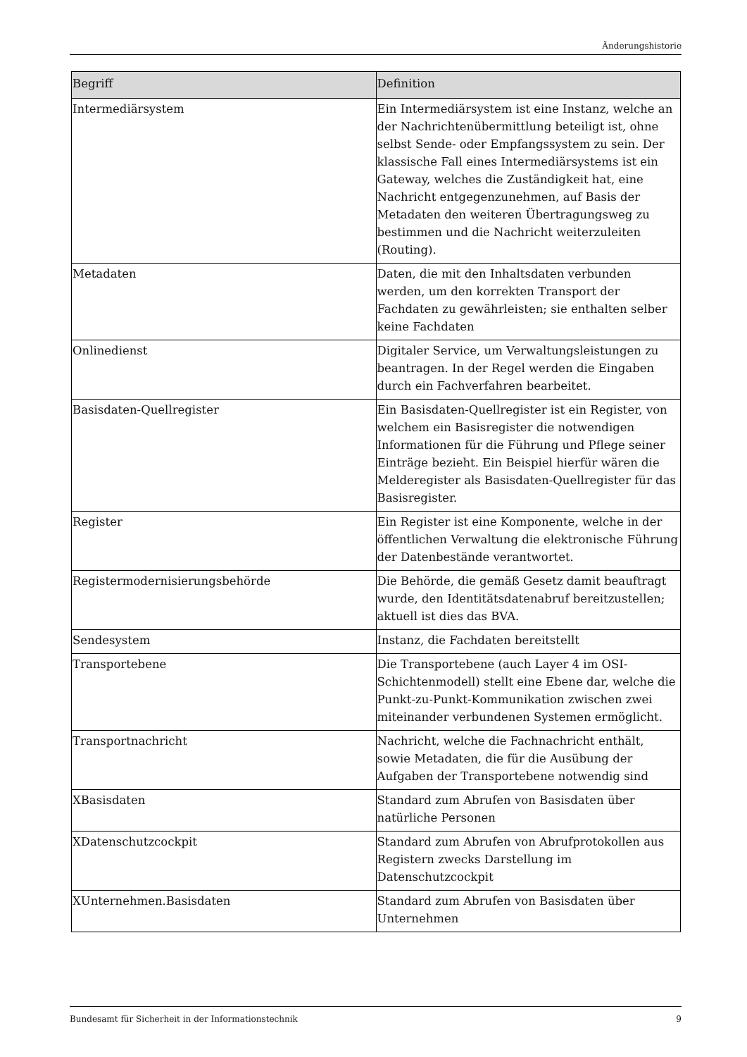Änderungshistorie
| Begriff | Definition |
| --- | --- |
| Intermediärsystem | Ein Intermediärsystem ist eine Instanz, welche an der Nachrichtenübermittlung beteiligt ist, ohne selbst Sende- oder Empfangssystem zu sein. Der klassische Fall eines Intermediärsystems ist ein Gateway, welches die Zuständigkeit hat, eine Nachricht entgegenzunehmen, auf Basis der Metadaten den weiteren Übertragungsweg zu bestimmen und die Nachricht weiterzuleiten (Routing). |
| Metadaten | Daten, die mit den Inhaltsdaten verbunden werden, um den korrekten Transport der Fachdaten zu gewährleisten; sie enthalten selber keine Fachdaten |
| Onlinedienst | Digitaler Service, um Verwaltungsleistungen zu beantragen. In der Regel werden die Eingaben durch ein Fachverfahren bearbeitet. |
| Basisdaten-Quellregister | Ein Basisdaten-Quellregister ist ein Register, von welchem ein Basisregister die notwendigen Informationen für die Führung und Pflege seiner Einträge bezieht. Ein Beispiel hierfür wären die Melderegister als Basisdaten-Quellregister für das Basisregister. |
| Register | Ein Register ist eine Komponente, welche in der öffentlichen Verwaltung die elektronische Führung der Datenbestände verantwortet. |
| Registermodernisierungsbehörde | Die Behörde, die gemäß Gesetz damit beauftragt wurde, den Identitätsdatenabruf bereitzustellen; aktuell ist dies das BVA. |
| Sendesystem | Instanz, die Fachdaten bereitstellt |
| Transportebene | Die Transportebene (auch Layer 4 im OSI-Schichtenmodell) stellt eine Ebene dar, welche die Punkt-zu-Punkt-Kommunikation zwischen zwei miteinander verbundenen Systemen ermöglicht. |
| Transportnachricht | Nachricht, welche die Fachnachricht enthält, sowie Metadaten, die für die Ausübung der Aufgaben der Transportebene notwendig sind |
| XBasisdaten | Standard zum Abrufen von Basisdaten über natürliche Personen |
| XDatenschutzcockpit | Standard zum Abrufen von Abrufprotokollen aus Registern zwecks Darstellung im Datenschutzcockpit |
| XUnternehmen.Basisdaten | Standard zum Abrufen von Basisdaten über Unternehmen |
Bundesamt für Sicherheit in der Informationstechnik 9